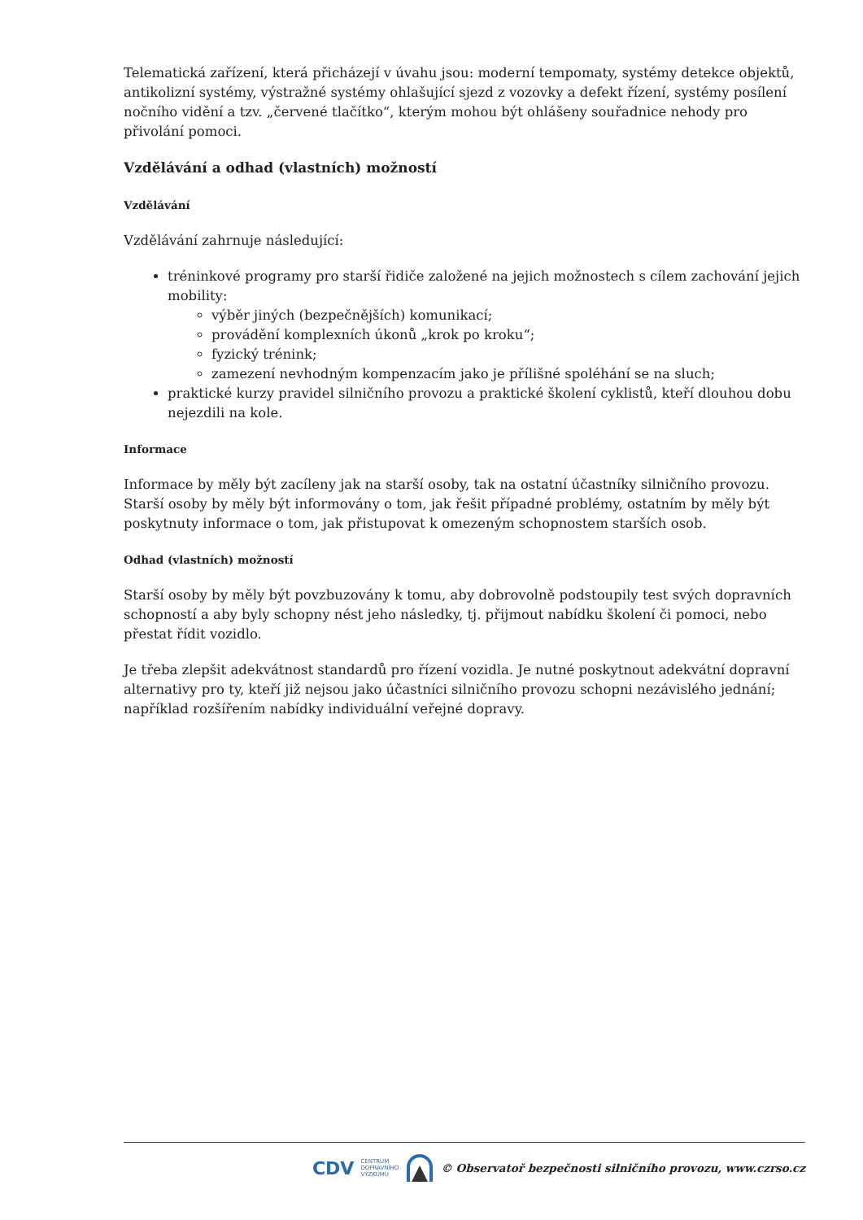Telematická zařízení, která přicházejí v úvahu jsou: moderní tempomaty, systémy detekce objektů, antikolizní systémy, výstražné systémy ohlašující sjezd z vozovky a defekt řízení, systémy posílení nočního vidění a tzv. „červené tlačítko“, kterým mohou být ohlášeny souřadnice nehody pro přivolání pomoci.
Vzdělávání a odhad (vlastních) možností
Vzdělávání
Vzdělávání zahrnuje následující:
tréninkové programy pro starší řidiče založené na jejich možnostech s cílem zachování jejich mobility:
výběr jiných (bezpečnějších) komunikací;
provádění komplexních úkonů „krok po kroku“;
fyzický trénink;
zamezení nevhodným kompenzacím jako je přílišné spoléhání se na sluch;
praktické kurzy pravidel silničního provozu a praktické školení cyklistů, kteří dlouhou dobu nejezdili na kole.
Informace
Informace by měly být zacíleny jak na starší osoby, tak na ostatní účastníky silničního provozu. Starší osoby by měly být informovány o tom, jak řešit případné problémy, ostatním by měly být poskytnuty informace o tom, jak přistupovat k omezeným schopnostem starších osob.
Odhad (vlastních) možností
Starší osoby by měly být povzbuzovány k tomu, aby dobrovolně podstoupily test svých dopravních schopností a aby byly schopny nést jeho následky, tj. přijmout nabídku školení či pomoci, nebo přestat řídit vozidlo.
Je třeba zlepšit adekvátnost standardů pro řízení vozidla. Je nutné poskytnout adekvátní dopravní alternativy pro ty, kteří již nejsou jako účastníci silničního provozu schopni nezávislého jednání; například rozšířením nabídky individuální veřejné dopravy.
CDV CENTRUM
DOPRAVNÍHO
VÝZKUMU © Observatoř bezpečnosti silničního provozu, www.czrso.cz